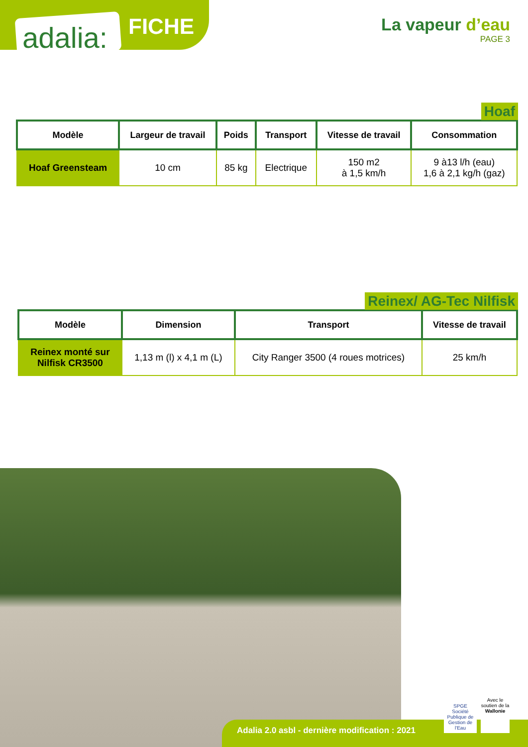adalia: FICHE
La vapeur d’eau
PAGE 3
Hoaf
| Modèle | Largeur de travail | Poids | Transport | Vitesse de travail | Consommation |
| --- | --- | --- | --- | --- | --- |
| Hoaf Greensteam | 10 cm | 85 kg | Electrique | 150 m2 à 1,5 km/h | 9 à13 l/h (eau) 1,6 à 2,1 kg/h (gaz) |
Reinex/ AG-Tec Nilfisk
| Modèle | Dimension | Transport | Vitesse de travail |
| --- | --- | --- | --- |
| Reinex monté sur Nilfisk CR3500 | 1,13 m (l) x 4,1 m (L) | City Ranger 3500 (4 roues motrices) | 25 km/h |
Adalia 2.0 asbl - dernière modification : 2021
SPGE
Société Publique de Gestion de l'Eau
Avec le soutien de la
Wallonie